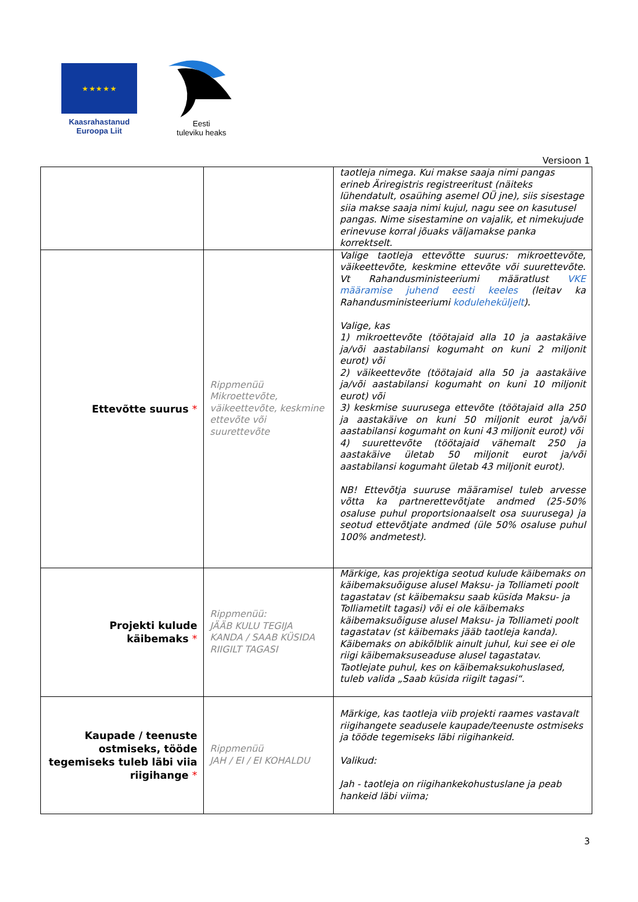★ ★ ★ ★ ★
Kaasrahastanud
Euroopa Liit
Eesti
tuleviku heaks
Versioon 1
| | | taotleja nimega. Kui makse saaja nimi pangas erineb Äriregistris registreeritust (näiteks lühendatult, osaühing asemel OÜ jne), siis sisestage siia makse saaja nimi kujul, nagu see on kasutusel pangas. Nime sisestamine on vajalik, et nimekujude erinevuse korral jõuaks väljamakse panka korrektselt. |
| Ettevõtte suurus * | Rippmenüü Mikroettevõte, väikeettevõte, keskmine ettevõte või suurettevõte | Valige taotleja ettevõtte suurus: mikroettevõte, väikeettevõte, keskmine ettevõte või suurettevõte. Vt Rahandusministeeriumi määratlust VKE määramise juhend eesti keeles (leitav ka Rahandusministeeriumi koduleheküljelt ). Valige, kas 1) mikroettevõte (töötajaid alla 10 ja aastakäive ja/või aastabilansi kogumaht on kuni 2 miljonit eurot) või 2) väikeettevõte (töötajaid alla 50 ja aastakäive ja/või aastabilansi kogumaht on kuni 10 miljonit eurot) või 3) keskmise suurusega ettevõte (töötajaid alla 250 ja aastakäive on kuni 50 miljonit eurot ja/või aastabilansi kogumaht on kuni 43 miljonit eurot) või 4) suurettevõte (töötajaid vähemalt 250 ja aastakäive ületab 50 miljonit eurot ja/või aastabilansi kogumaht ületab 43 miljonit eurot). NB! Ettevõtja suuruse määramisel tuleb arvesse võtta ka partnerettevõtjate andmed (25-50% osaluse puhul proportsionaalselt osa suurusega) ja seotud ettevõtjate andmed (üle 50% osaluse puhul 100% andmetest). |
| Projekti kulude käibemaks * | Rippmenüü: JÄÄB KULU TEGIJA KANDA / SAAB KÜSIDA RIIGILT TAGASI | Märkige, kas projektiga seotud kulude käibemaks on käibemaksuõiguse alusel Maksu- ja Tolliameti poolt tagastatav (st käibemaksu saab küsida Maksu- ja Tolliametilt tagasi) või ei ole käibemaks käibemaksuõiguse alusel Maksu- ja Tolliameti poolt tagastatav (st käibemaks jääb taotleja kanda). Käibemaks on abikõlblik ainult juhul, kui see ei ole riigi käibemaksuseaduse alusel tagastatav. Taotlejate puhul, kes on käibemaksukohuslased, tuleb valida „Saab küsida riigilt tagasi“. |
| Kaupade / teenuste ostmiseks, tööde tegemiseks tuleb läbi viia riigihange * | Rippmenüü JAH / EI / EI KOHALDU | Märkige, kas taotleja viib projekti raames vastavalt riigihangete seadusele kaupade/teenuste ostmiseks ja tööde tegemiseks läbi riigihankeid. Valikud: Jah - taotleja on riigihankekohustuslane ja peab hankeid läbi viima; |
3